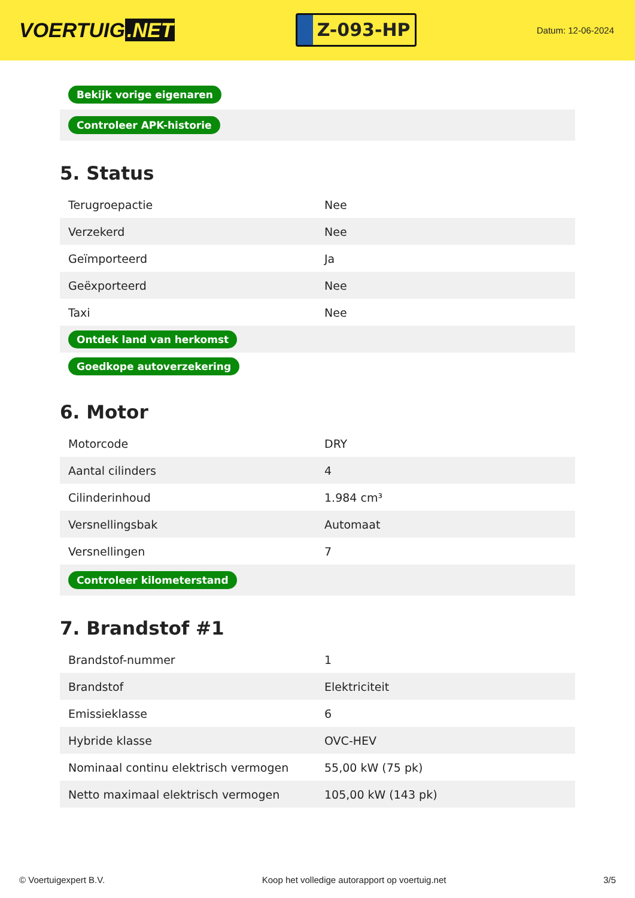VOERTUIG.NET
Z-093-HP
Datum: 12-06-2024
| Bekijk vorige eigenaren |
| Controleer APK-historie |
5. Status
| Terugroepactie | Nee |
| Verzekerd | Nee |
| Geïmporteerd | Ja |
| Geëxporteerd | Nee |
| Taxi | Nee |
| Ontdek land van herkomst | |
| Goedkope autoverzekering | |
6. Motor
| Motorcode | DRY |
| Aantal cilinders | 4 |
| Cilinderinhoud | 1.984 cm³ |
| Versnellingsbak | Automaat |
| Versnellingen | 7 |
| Controleer kilometerstand | |
7. Brandstof #1
| Brandstof-nummer | 1 |
| Brandstof | Elektriciteit |
| Emissieklasse | 6 |
| Hybride klasse | OVC-HEV |
| Nominaal continu elektrisch vermogen | 55,00 kW (75 pk) |
| Netto maximaal elektrisch vermogen | 105,00 kW (143 pk) |
© Voertuigexpert B.V. Koop het volledige autorapport op voertuig.net 3/5